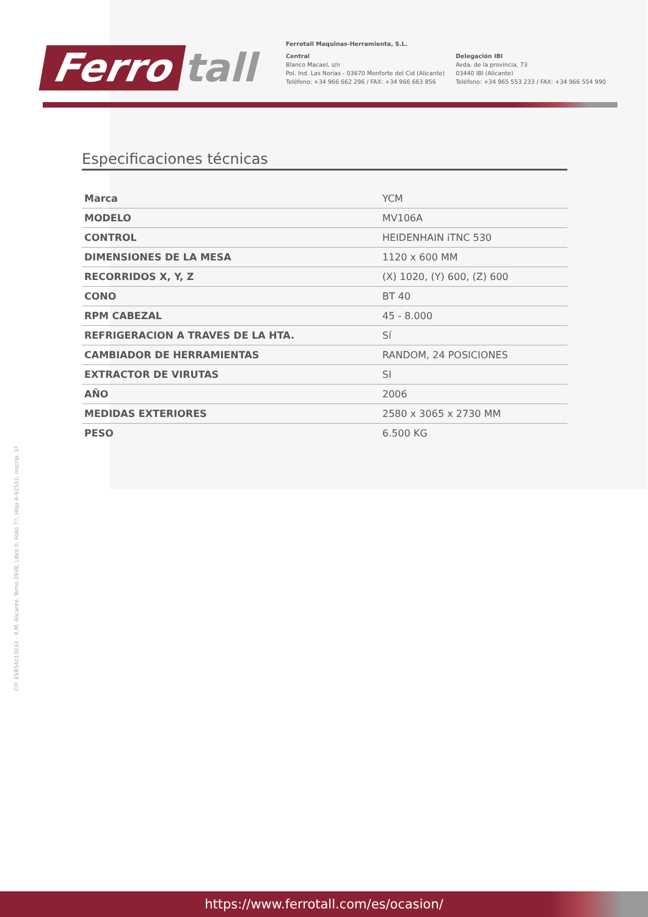Ferro tall
Ferrotall Maquinas-Herramienta, S.L.
Central
Blanco Macael, s/n
Pol. Ind. Las Norias - 03670 Monforte del Cid (Alicante)
Teléfono: +34 966 662 296 / FAX: +34 966 663 856
Delegación IBI
Avda. de la provincia, 73
03440 IBI (Alicante)
Teléfono: +34 965 553 233 / FAX: +34 966 554 990
CIF. ESB54013032 - R.M. Alicante. Tomo 2938, Libro 0, Folio 77, Hoja A-92532, Inscrip. 1ª
Especificaciones técnicas
| Marca | YCM |
| MODELO | MV106A |
| CONTROL | HEIDENHAIN iTNC 530 |
| DIMENSIONES DE LA MESA | 1120 x 600 MM |
| RECORRIDOS X, Y, Z | (X) 1020, (Y) 600, (Z) 600 |
| CONO | BT 40 |
| RPM CABEZAL | 45 - 8.000 |
| REFRIGERACION A TRAVES DE LA HTA. | Sí |
| CAMBIADOR DE HERRAMIENTAS | RANDOM, 24 POSICIONES |
| EXTRACTOR DE VIRUTAS | SI |
| AÑO | 2006 |
| MEDIDAS EXTERIORES | 2580 x 3065 x 2730 MM |
| PESO | 6.500 KG |
https://www.ferrotall.com/es/ocasion/